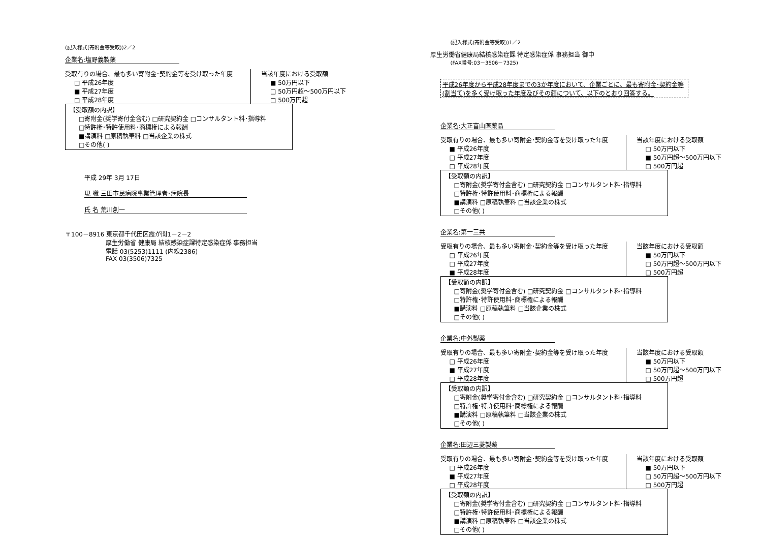(記入様式(寄附金等受取))2／2
企業名:塩野義製薬
受取有りの場合、最も多い寄附金･契約金等を受け取った年度
□ 平成26年度
■ 平成27年度
□ 平成28年度
当該年度における受取額
■ 50万円以下
□ 50万円超～500万円以下
□ 500万円超
【受取額の内訳】
□寄附金(奨学寄付金含む) □研究契約金 □コンサルタント料･指導料
□特許権･特許使用料･商標権による報酬
■講演料 □原稿執筆料 □当該企業の株式
□その他( )
平成 29年 3月 17日
現 職 三田市民病院事業管理者･病院長
氏 名 荒川創一
〒100－8916 東京都千代田区霞が関1－2－2
厚生労働省 健康局 結核感染症課特定感染症係 事務担当
電話 03(5253)1111 (内線2386)
FAX 03(3506)7325
(記入様式(寄附金等受取))1／2
厚生労働省健康局結核感染症課 特定感染症係 事務担当 御中
(FAX番号:03－3506－7325)
平成26年度から平成28年度までの3か年度において、企業ごとに、最も寄附金･契約金等(割当て)を多く受け取った年度及びその額について、以下のとおり回答する。
企業名:大正富山医薬品
受取有りの場合、最も多い寄附金･契約金等を受け取った年度
■ 平成26年度
□ 平成27年度
□ 平成28年度
当該年度における受取額
□ 50万円以下
■ 50万円超～500万円以下
□ 500万円超
【受取額の内訳】
□寄附金(奨学寄付金含む) □研究契約金 □コンサルタント料･指導料
□特許権･特許使用料･商標権による報酬
■講演料 □原稿執筆料 □当該企業の株式
□その他( )
企業名:第一三共
受取有りの場合、最も多い寄附金･契約金等を受け取った年度
□ 平成26年度
□ 平成27年度
■ 平成28年度
当該年度における受取額
■ 50万円以下
□ 50万円超～500万円以下
□ 500万円超
【受取額の内訳】
□寄附金(奨学寄付金含む) □研究契約金 □コンサルタント料･指導料
□特許権･特許使用料･商標権による報酬
■講演料 □原稿執筆料 □当該企業の株式
□その他( )
企業名:中外製薬
受取有りの場合、最も多い寄附金･契約金等を受け取った年度
□ 平成26年度
■ 平成27年度
□ 平成28年度
当該年度における受取額
■ 50万円以下
□ 50万円超～500万円以下
□ 500万円超
【受取額の内訳】
□寄附金(奨学寄付金含む) □研究契約金 □コンサルタント料･指導料
□特許権･特許使用料･商標権による報酬
■講演料 □原稿執筆料 □当該企業の株式
□その他( )
企業名:田辺三菱製薬
受取有りの場合、最も多い寄附金･契約金等を受け取った年度
□ 平成26年度
■ 平成27年度
□ 平成28年度
当該年度における受取額
■ 50万円以下
□ 50万円超～500万円以下
□ 500万円超
【受取額の内訳】
□寄附金(奨学寄付金含む) □研究契約金 □コンサルタント料･指導料
□特許権･特許使用料･商標権による報酬
■講演料 □原稿執筆料 □当該企業の株式
□その他( )